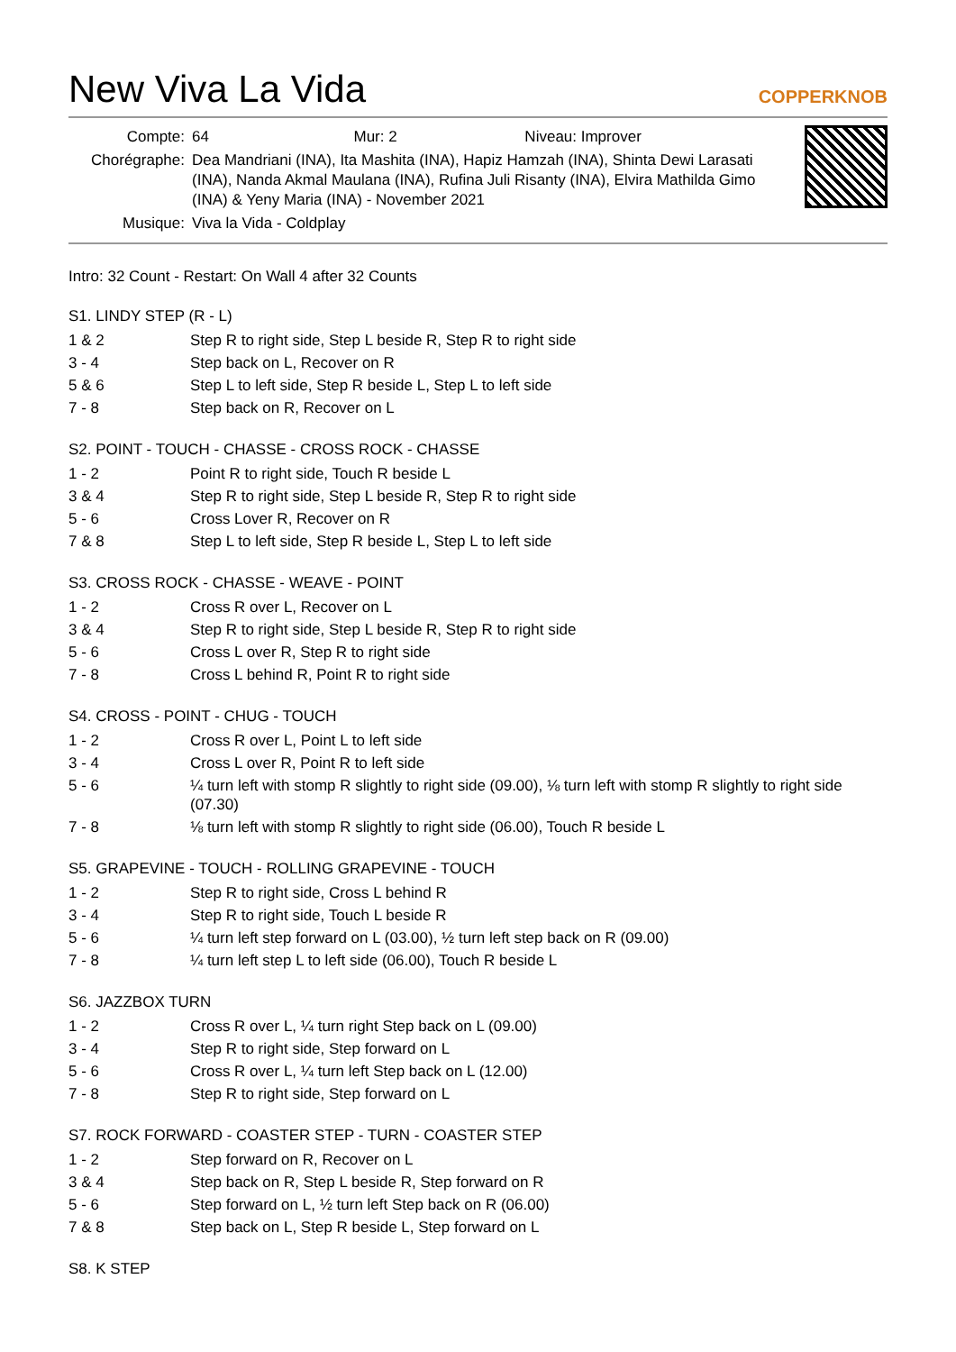New Viva La Vida
COPPERKNOB
| Compte: | 64 Mur: 2 Niveau: Improver |
| Chorégraphe: | Dea Mandriani (INA), Ita Mashita (INA), Hapiz Hamzah (INA), Shinta Dewi Larasati (INA), Nanda Akmal Maulana (INA), Rufina Juli Risanty (INA), Elvira Mathilda Gimo (INA) & Yeny Maria (INA) - November 2021 |
| Musique: | Viva la Vida - Coldplay |
Intro: 32 Count - Restart: On Wall 4 after 32 Counts
S1. LINDY STEP (R - L)
| 1 & 2 | Step R to right side, Step L beside R, Step R to right side |
| 3 - 4 | Step back on L, Recover on R |
| 5 & 6 | Step L to left side, Step R beside L, Step L to left side |
| 7 - 8 | Step back on R, Recover on L |
S2. POINT - TOUCH - CHASSE - CROSS ROCK - CHASSE
| 1 - 2 | Point R to right side, Touch R beside L |
| 3 & 4 | Step R to right side, Step L beside R, Step R to right side |
| 5 - 6 | Cross Lover R, Recover on R |
| 7 & 8 | Step L to left side, Step R beside L, Step L to left side |
S3. CROSS ROCK - CHASSE - WEAVE - POINT
| 1 - 2 | Cross R over L, Recover on L |
| 3 & 4 | Step R to right side, Step L beside R, Step R to right side |
| 5 - 6 | Cross L over R, Step R to right side |
| 7 - 8 | Cross L behind R, Point R to right side |
S4. CROSS - POINT - CHUG - TOUCH
| 1 - 2 | Cross R over L, Point L to left side |
| 3 - 4 | Cross L over R, Point R to left side |
| 5 - 6 | ¼ turn left with stomp R slightly to right side (09.00), ⅛ turn left with stomp R slightly to right side (07.30) |
| 7 - 8 | ⅛ turn left with stomp R slightly to right side (06.00), Touch R beside L |
S5. GRAPEVINE - TOUCH - ROLLING GRAPEVINE - TOUCH
| 1 - 2 | Step R to right side, Cross L behind R |
| 3 - 4 | Step R to right side, Touch L beside R |
| 5 - 6 | ¼ turn left step forward on L (03.00), ½ turn left step back on R (09.00) |
| 7 - 8 | ¼ turn left step L to left side (06.00), Touch R beside L |
S6. JAZZBOX TURN
| 1 - 2 | Cross R over L, ¼ turn right Step back on L (09.00) |
| 3 - 4 | Step R to right side, Step forward on L |
| 5 - 6 | Cross R over L, ¼ turn left Step back on L (12.00) |
| 7 - 8 | Step R to right side, Step forward on L |
S7. ROCK FORWARD - COASTER STEP - TURN - COASTER STEP
| 1 - 2 | Step forward on R, Recover on L |
| 3 & 4 | Step back on R, Step L beside R, Step forward on R |
| 5 - 6 | Step forward on L, ½ turn left Step back on R (06.00) |
| 7 & 8 | Step back on L, Step R beside L, Step forward on L |
S8. K STEP